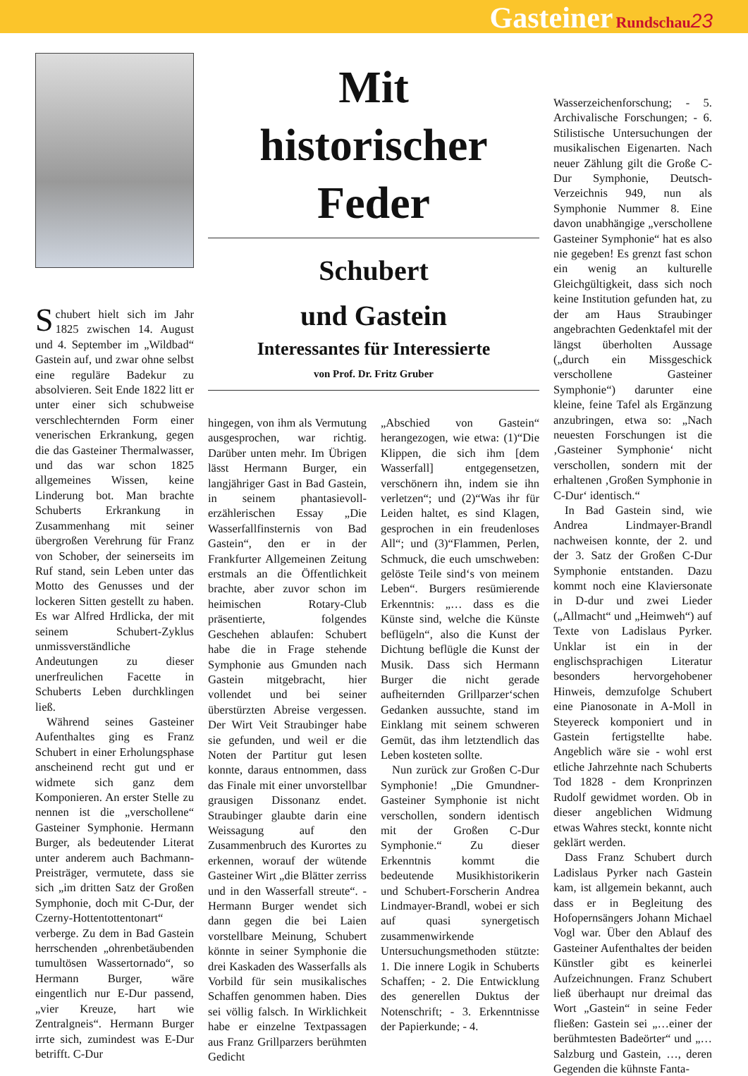Gasteiner Rundschau 23
Schubert hielt sich im Jahr 1825 zwischen 14. August und 4. September im „Wildbad“ Gastein auf, und zwar ohne selbst eine reguläre Badekur zu absolvieren. Seit Ende 1822 litt er unter einer sich schubweise verschlechternden Form einer venerischen Erkrankung, gegen die das Gasteiner Thermalwasser, und das war schon 1825 allgemeines Wissen, keine Linderung bot. Man brachte Schuberts Erkrankung in Zusammenhang mit seiner übergroßen Verehrung für Franz von Schober, der seinerseits im Ruf stand, sein Leben unter das Motto des Genusses und der lockeren Sitten gestellt zu haben. Es war Alfred Hrdlicka, der mit seinem Schubert-Zyklus unmissverständliche Andeutungen zu dieser unerfreulichen Facette in Schuberts Leben durchklingen ließ.
Während seines Gasteiner Aufenthaltes ging es Franz Schubert in einer Erholungsphase anscheinend recht gut und er widmete sich ganz dem Komponieren. An erster Stelle zu nennen ist die „verschollene“ Gasteiner Symphonie. Hermann Burger, als bedeutender Literat unter anderem auch Bachmann-Preisträger, vermutete, dass sie sich „im dritten Satz der Großen Symphonie, doch mit C-Dur, der Czerny-Hottentottentonart“ verberge. Zu dem in Bad Gastein herrschenden „ohrenbetäubenden tumultösen Wassertornado“, so Hermann Burger, wäre eingentlich nur E-Dur passend, „vier Kreuze, hart wie Zentralgneis“. Hermann Burger irrte sich, zumindest was E-Dur betrifft. C-Dur
Mit
historischer
Feder
Schubert
und Gastein
Interessantes für Interessierte
von Prof. Dr. Fritz Gruber
hingegen, von ihm als Vermutung ausgesprochen, war richtig. Darüber unten mehr. Im Übrigen lässt Hermann Burger, ein langjähriger Gast in Bad Gastein, in seinem phantasievoll-erzählerischen Essay „Die Wasserfallfinsternis von Bad Gastein“, den er in der Frankfurter Allgemeinen Zeitung erstmals an die Öffentlichkeit brachte, aber zuvor schon im heimischen Rotary-Club präsentierte, folgendes Geschehen ablaufen: Schubert habe die in Frage stehende Symphonie aus Gmunden nach Gastein mitgebracht, hier vollendet und bei seiner überstürzten Abreise vergessen. Der Wirt Veit Straubinger habe sie gefunden, und weil er die Noten der Partitur gut lesen konnte, daraus entnommen, dass das Finale mit einer unvorstellbar grausigen Dissonanz endet. Straubinger glaubte darin eine Weissagung auf den Zusammenbruch des Kurortes zu erkennen, worauf der wütende Gasteiner Wirt „die Blätter zerriss und in den Wasserfall streute“. - Hermann Burger wendet sich dann gegen die bei Laien vorstellbare Meinung, Schubert könnte in seiner Symphonie die drei Kaskaden des Wasserfalls als Vorbild für sein musikalisches Schaffen genommen haben. Dies sei völlig falsch. In Wirklichkeit habe er einzelne Textpassagen aus Franz Grillparzers berühmten Gedicht
„Abschied von Gastein“ herangezogen, wie etwa: (1)“Die Klippen, die sich ihm [dem Wasserfall] entgegensetzen, verschönern ihn, indem sie ihn verletzen“; und (2)“Was ihr für Leiden haltet, es sind Klagen, gesprochen in ein freudenloses All“; und (3)“Flammen, Perlen, Schmuck, die euch umschweben: gelöste Teile sind‘s von meinem Leben“. Burgers resümierende Erkenntnis: „… dass es die Künste sind, welche die Künste beflügeln“, also die Kunst der Dichtung beflügle die Kunst der Musik. Dass sich Hermann Burger die nicht gerade aufheiternden Grillparzer‘schen Gedanken aussuchte, stand im Einklang mit seinem schweren Gemüt, das ihm letztendlich das Leben kosteten sollte.
Nun zurück zur Großen C-Dur Symphonie! „Die Gmundner-Gasteiner Symphonie ist nicht verschollen, sondern identisch mit der Großen C-Dur Symphonie.“ Zu dieser Erkenntnis kommt die bedeutende Musikhistorikerin und Schubert-Forscherin Andrea Lindmayer-Brandl, wobei er sich auf quasi synergetisch zusammenwirkende Untersuchungsmethoden stützte: 1. Die innere Logik in Schuberts Schaffen; - 2. Die Entwicklung des generellen Duktus der Notenschrift; - 3. Erkenntnisse der Papierkunde; - 4.
Wasserzeichenforschung; - 5. Archivalische Forschungen; - 6. Stilistische Untersuchungen der musikalischen Eigenarten. Nach neuer Zählung gilt die Große C-Dur Symphonie, Deutsch-Verzeichnis 949, nun als Symphonie Nummer 8. Eine davon unabhängige „verschollene Gasteiner Symphonie“ hat es also nie gegeben! Es grenzt fast schon ein wenig an kulturelle Gleichgültigkeit, dass sich noch keine Institution gefunden hat, zu der am Haus Straubinger angebrachten Gedenktafel mit der längst überholten Aussage („durch ein Missgeschick verschollene Gasteiner Symphonie“) darunter eine kleine, feine Tafel als Ergänzung anzubringen, etwa so: „Nach neuesten Forschungen ist die ‚Gasteiner Symphonie‘ nicht verschollen, sondern mit der erhaltenen ‚Großen Symphonie in C-Dur‘ identisch.“
In Bad Gastein sind, wie Andrea Lindmayer-Brandl nachweisen konnte, der 2. und der 3. Satz der Großen C-Dur Symphonie entstanden. Dazu kommt noch eine Klaviersonate in D-dur und zwei Lieder („Allmacht“ und „Heimweh“) auf Texte von Ladislaus Pyrker. Unklar ist ein in der englischsprachigen Literatur besonders hervorgehobener Hinweis, demzufolge Schubert eine Pianosonate in A-Moll in Steyereck komponiert und in Gastein fertigstellte habe. Angeblich wäre sie - wohl erst etliche Jahrzehnte nach Schuberts Tod 1828 - dem Kronprinzen Rudolf gewidmet worden. Ob in dieser angeblichen Widmung etwas Wahres steckt, konnte nicht geklärt werden.
Dass Franz Schubert durch Ladislaus Pyrker nach Gastein kam, ist allgemein bekannt, auch dass er in Begleitung des Hofopernsängers Johann Michael Vogl war. Über den Ablauf des Gasteiner Aufenthaltes der beiden Künstler gibt es keinerlei Aufzeichnungen. Franz Schubert ließ überhaupt nur dreimal das Wort „Gastein“ in seine Feder fließen: Gastein sei „…einer der berühmtesten Badeörter“ und „…Salzburg und Gastein, …, deren Gegenden die kühnste Fanta-